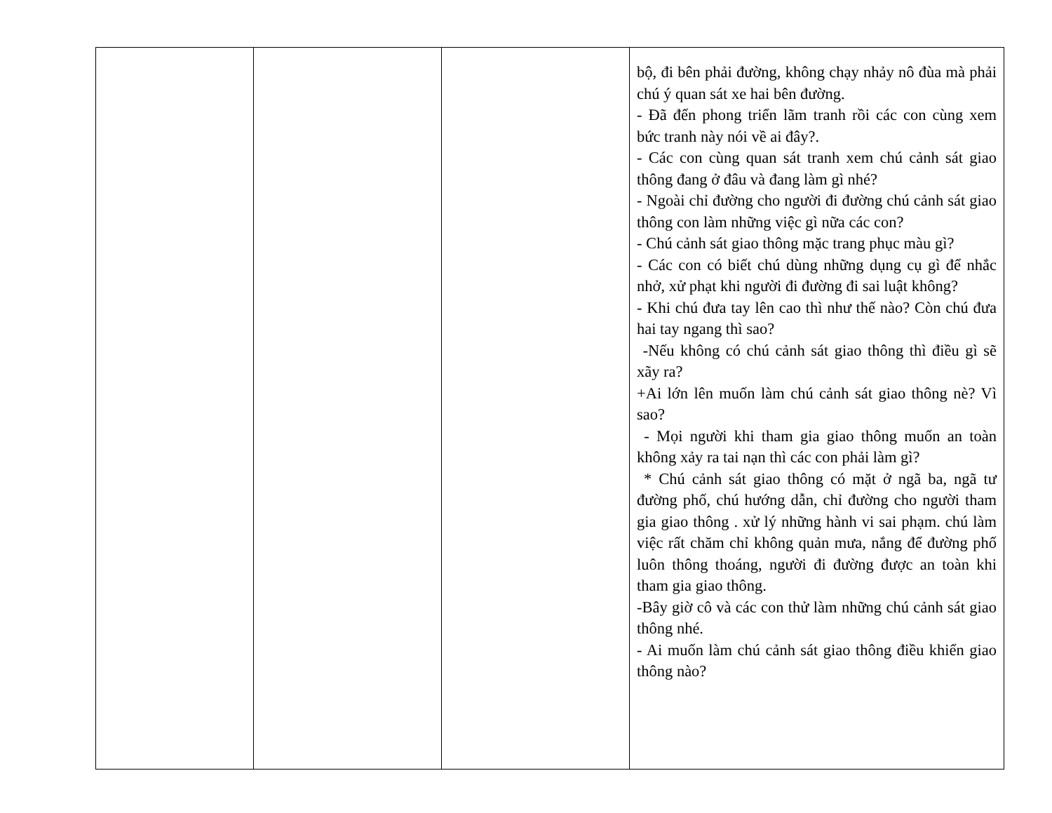| | | | bộ, đi bên phải đường, không chạy nhảy nô đùa mà phải chú ý quan sát xe hai bên đường. - Đã đến phong triển lãm tranh rồi các con cùng xem bức tranh này nói về ai đây?. - Các con cùng quan sát tranh xem chú cảnh sát giao thông đang ở đâu và đang làm gì nhé? - Ngoài chỉ đường cho người đi đường chú cảnh sát giao thông con làm những việc gì nữa các con? - Chú cảnh sát giao thông mặc trang phục màu gì? - Các con có biết chú dùng những dụng cụ gì để nhắc nhở, xử phạt khi người đi đường đi sai luật không? - Khi chú đưa tay lên cao thì như thế nào? Còn chú đưa hai tay ngang thì sao? -Nếu không có chú cảnh sát giao thông thì điều gì sẽ xãy ra? +Ai lớn lên muốn làm chú cảnh sát giao thông nè? Vì sao? - Mọi người khi tham gia giao thông muốn an toàn không xảy ra tai nạn thì các con phải làm gì? * Chú cảnh sát giao thông có mặt ở ngã ba, ngã tư đường phố, chú hướng dẫn, chỉ đường cho người tham gia giao thông . xử lý những hành vi sai phạm. chú làm việc rất chăm chỉ không quản mưa, nắng để đường phố luôn thông thoáng, người đi đường được an toàn khi tham gia giao thông. -Bây giờ cô và các con thử làm những chú cảnh sát giao thông nhé. - Ai muốn làm chú cảnh sát giao thông điều khiển giao thông nào? |